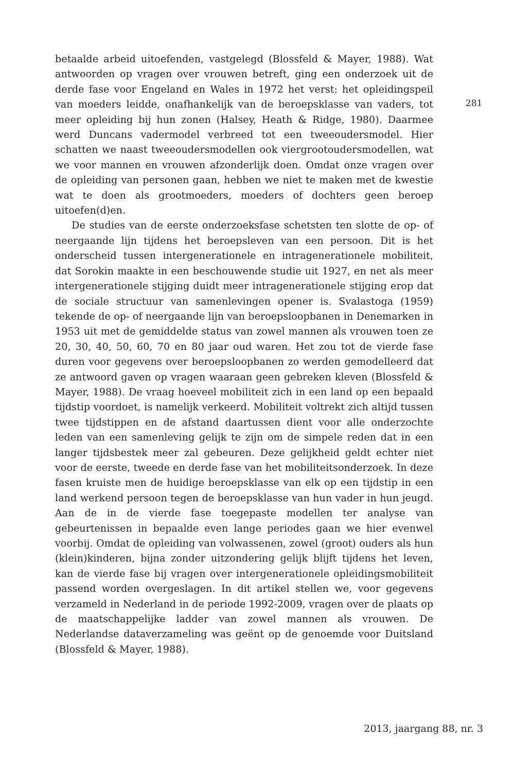281
betaalde arbeid uitoefenden, vastgelegd (Blossfeld & Mayer, 1988). Wat antwoorden op vragen over vrouwen betreft, ging een onderzoek uit de derde fase voor Engeland en Wales in 1972 het verst: het opleidingspeil van moeders leidde, onafhankelijk van de beroepsklasse van vaders, tot meer opleiding bij hun zonen (Halsey, Heath & Ridge, 1980). Daarmee werd Duncans vadermodel verbreed tot een tweeoudersmodel. Hier schatten we naast tweeoudersmodellen ook viergrootoudersmodellen, wat we voor mannen en vrouwen afzonderlijk doen. Omdat onze vragen over de opleiding van personen gaan, hebben we niet te maken met de kwestie wat te doen als grootmoeders, moeders of dochters geen beroep uitoefen(d)en.
De studies van de eerste onderzoeksfase schetsten ten slotte de op- of neergaande lijn tijdens het beroepsleven van een persoon. Dit is het onderscheid tussen intergenerationele en intragenerationele mobiliteit, dat Sorokin maakte in een beschouwende studie uit 1927, en net als meer intergenerationele stijging duidt meer intragenerationele stijging erop dat de sociale structuur van samenlevingen opener is. Svalastoga (1959) tekende de op- of neergaande lijn van beroepsloopbanen in Denemarken in 1953 uit met de gemiddelde status van zowel mannen als vrouwen toen ze 20, 30, 40, 50, 60, 70 en 80 jaar oud waren. Het zou tot de vierde fase duren voor gegevens over beroepsloopbanen zo werden gemodelleerd dat ze antwoord gaven op vragen waaraan geen gebreken kleven (Blossfeld & Mayer, 1988). De vraag hoeveel mobiliteit zich in een land op een bepaald tijdstip voordoet, is namelijk verkeerd. Mobiliteit voltrekt zich altijd tussen twee tijdstippen en de afstand daartussen dient voor alle onderzochte leden van een samenleving gelijk te zijn om de simpele reden dat in een langer tijdsbestek meer zal gebeuren. Deze gelijkheid geldt echter niet voor de eerste, tweede en derde fase van het mobiliteitsonderzoek. In deze fasen kruiste men de huidige beroepsklasse van elk op een tijdstip in een land werkend persoon tegen de beroepsklasse van hun vader in hun jeugd. Aan de in de vierde fase toegepaste modellen ter analyse van gebeurtenissen in bepaalde even lange periodes gaan we hier evenwel voorbij. Omdat de opleiding van volwassenen, zowel (groot) ouders als hun (klein)kinderen, bijna zonder uitzondering gelijk blijft tijdens het leven, kan de vierde fase bij vragen over intergenerationele opleidingsmobiliteit passend worden overgeslagen. In dit artikel stellen we, voor gegevens verzameld in Nederland in de periode 1992-2009, vragen over de plaats op de maatschappelijke ladder van zowel mannen als vrouwen. De Nederlandse dataverzameling was geënt op de genoemde voor Duitsland (Blossfeld & Mayer, 1988).
2013, jaargang 88, nr. 3